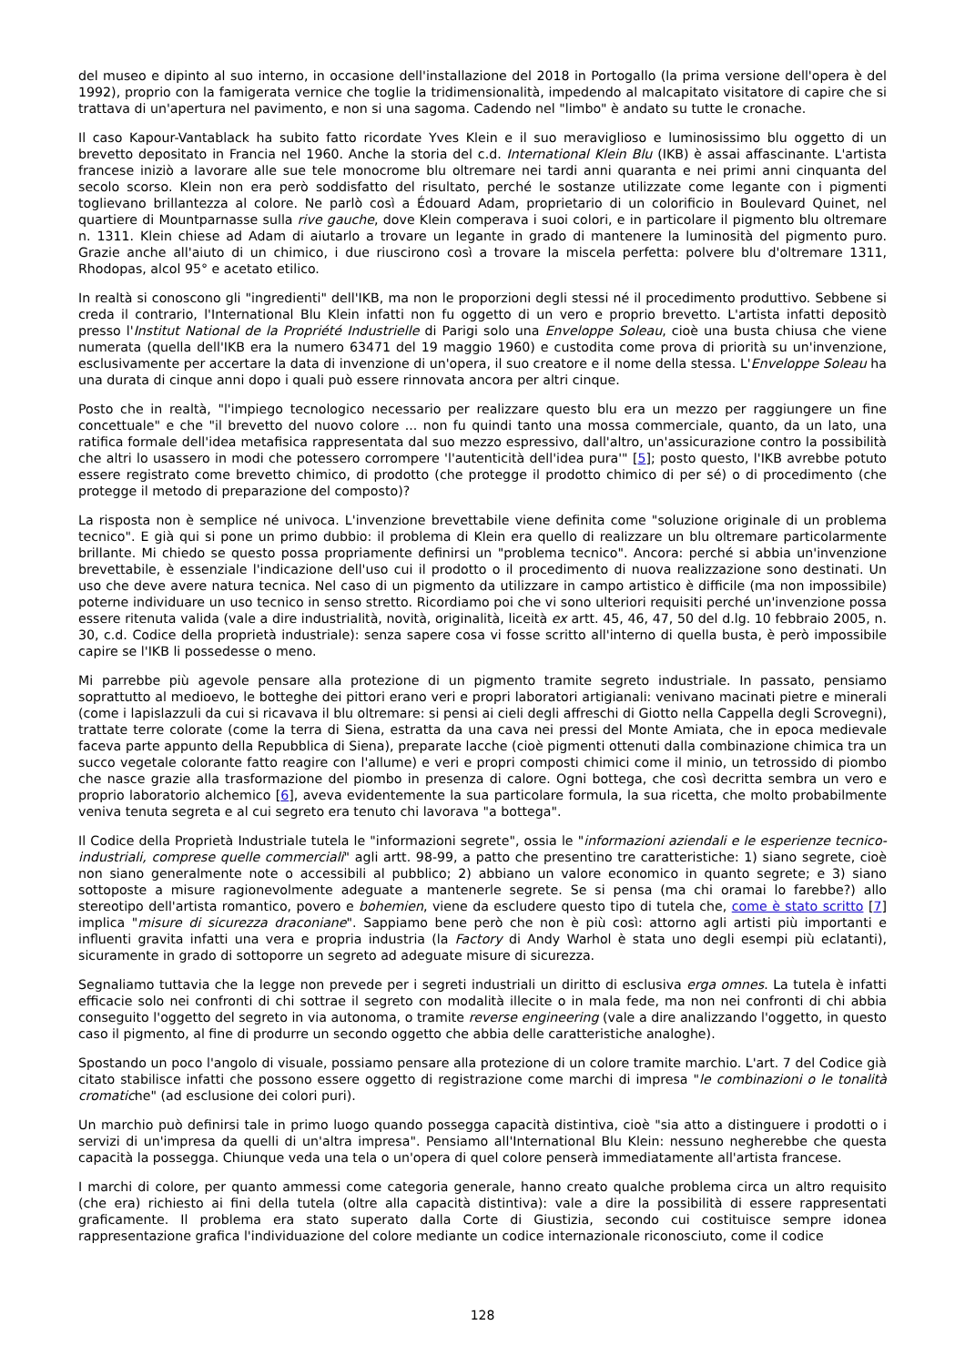del museo e dipinto al suo interno, in occasione dell'installazione del 2018 in Portogallo (la prima versione dell'opera è del 1992), proprio con la famigerata vernice che toglie la tridimensionalità, impedendo al malcapitato visitatore di capire che si trattava di un'apertura nel pavimento, e non si una sagoma. Cadendo nel "limbo" è andato su tutte le cronache.
Il caso Kapour-Vantablack ha subito fatto ricordate Yves Klein e il suo meraviglioso e luminosissimo blu oggetto di un brevetto depositato in Francia nel 1960. Anche la storia del c.d. International Klein Blu (IKB) è assai affascinante. L'artista francese iniziò a lavorare alle sue tele monocrome blu oltremare nei tardi anni quaranta e nei primi anni cinquanta del secolo scorso. Klein non era però soddisfatto del risultato, perché le sostanze utilizzate come legante con i pigmenti toglievano brillantezza al colore. Ne parlò così a Édouard Adam, proprietario di un colorificio in Boulevard Quinet, nel quartiere di Mountparnasse sulla rive gauche, dove Klein comperava i suoi colori, e in particolare il pigmento blu oltremare n. 1311. Klein chiese ad Adam di aiutarlo a trovare un legante in grado di mantenere la luminosità del pigmento puro. Grazie anche all'aiuto di un chimico, i due riuscirono così a trovare la miscela perfetta: polvere blu d'oltremare 1311, Rhodopas, alcol 95° e acetato etilico.
In realtà si conoscono gli "ingredienti" dell'IKB, ma non le proporzioni degli stessi né il procedimento produttivo. Sebbene si creda il contrario, l'International Blu Klein infatti non fu oggetto di un vero e proprio brevetto. L'artista infatti depositò presso l'Institut National de la Propriété Industrielle di Parigi solo una Enveloppe Soleau, cioè una busta chiusa che viene numerata (quella dell'IKB era la numero 63471 del 19 maggio 1960) e custodita come prova di priorità su un'invenzione, esclusivamente per accertare la data di invenzione di un'opera, il suo creatore e il nome della stessa. L'Enveloppe Soleau ha una durata di cinque anni dopo i quali può essere rinnovata ancora per altri cinque.
Posto che in realtà, "l'impiego tecnologico necessario per realizzare questo blu era un mezzo per raggiungere un fine concettuale" e che "il brevetto del nuovo colore ... non fu quindi tanto una mossa commerciale, quanto, da un lato, una ratifica formale dell'idea metafisica rappresentata dal suo mezzo espressivo, dall'altro, un'assicurazione contro la possibilità che altri lo usassero in modi che potessero corrompere 'l'autenticità dell'idea pura'" [5]; posto questo, l'IKB avrebbe potuto essere registrato come brevetto chimico, di prodotto (che protegge il prodotto chimico di per sé) o di procedimento (che protegge il metodo di preparazione del composto)?
La risposta non è semplice né univoca. L'invenzione brevettabile viene definita come "soluzione originale di un problema tecnico". E già qui si pone un primo dubbio: il problema di Klein era quello di realizzare un blu oltremare particolarmente brillante. Mi chiedo se questo possa propriamente definirsi un "problema tecnico". Ancora: perché si abbia un'invenzione brevettabile, è essenziale l'indicazione dell'uso cui il prodotto o il procedimento di nuova realizzazione sono destinati. Un uso che deve avere natura tecnica. Nel caso di un pigmento da utilizzare in campo artistico è difficile (ma non impossibile) poterne individuare un uso tecnico in senso stretto. Ricordiamo poi che vi sono ulteriori requisiti perché un'invenzione possa essere ritenuta valida (vale a dire industrialità, novità, originalità, liceità ex artt. 45, 46, 47, 50 del d.lg. 10 febbraio 2005, n. 30, c.d. Codice della proprietà industriale): senza sapere cosa vi fosse scritto all'interno di quella busta, è però impossibile capire se l'IKB li possedesse o meno.
Mi parrebbe più agevole pensare alla protezione di un pigmento tramite segreto industriale. In passato, pensiamo soprattutto al medioevo, le botteghe dei pittori erano veri e propri laboratori artigianali: venivano macinati pietre e minerali (come i lapislazzuli da cui si ricavava il blu oltremare: si pensi ai cieli degli affreschi di Giotto nella Cappella degli Scrovegni), trattate terre colorate (come la terra di Siena, estratta da una cava nei pressi del Monte Amiata, che in epoca medievale faceva parte appunto della Repubblica di Siena), preparate lacche (cioè pigmenti ottenuti dalla combinazione chimica tra un succo vegetale colorante fatto reagire con l'allume) e veri e propri composti chimici come il minio, un tetrossido di piombo che nasce grazie alla trasformazione del piombo in presenza di calore. Ogni bottega, che così decritta sembra un vero e proprio laboratorio alchemico [6], aveva evidentemente la sua particolare formula, la sua ricetta, che molto probabilmente veniva tenuta segreta e al cui segreto era tenuto chi lavorava "a bottega".
Il Codice della Proprietà Industriale tutela le "informazioni segrete", ossia le "informazioni aziendali e le esperienze tecnico-industriali, comprese quelle commerciali" agli artt. 98-99, a patto che presentino tre caratteristiche: 1) siano segrete, cioè non siano generalmente note o accessibili al pubblico; 2) abbiano un valore economico in quanto segrete; e 3) siano sottoposte a misure ragionevolmente adeguate a mantenerle segrete. Se si pensa (ma chi oramai lo farebbe?) allo stereotipo dell'artista romantico, povero e bohemien, viene da escludere questo tipo di tutela che, come è stato scritto [7] implica "misure di sicurezza draconiane". Sappiamo bene però che non è più così: attorno agli artisti più importanti e influenti gravita infatti una vera e propria industria (la Factory di Andy Warhol è stata uno degli esempi più eclatanti), sicuramente in grado di sottoporre un segreto ad adeguate misure di sicurezza.
Segnaliamo tuttavia che la legge non prevede per i segreti industriali un diritto di esclusiva erga omnes. La tutela è infatti efficacie solo nei confronti di chi sottrae il segreto con modalità illecite o in mala fede, ma non nei confronti di chi abbia conseguito l'oggetto del segreto in via autonoma, o tramite reverse engineering (vale a dire analizzando l'oggetto, in questo caso il pigmento, al fine di produrre un secondo oggetto che abbia delle caratteristiche analoghe).
Spostando un poco l'angolo di visuale, possiamo pensare alla protezione di un colore tramite marchio. L'art. 7 del Codice già citato stabilisce infatti che possono essere oggetto di registrazione come marchi di impresa "le combinazioni o le tonalità cromatiche" (ad esclusione dei colori puri).
Un marchio può definirsi tale in primo luogo quando possegga capacità distintiva, cioè "sia atto a distinguere i prodotti o i servizi di un'impresa da quelli di un'altra impresa". Pensiamo all'International Blu Klein: nessuno negherebbe che questa capacità la possegga. Chiunque veda una tela o un'opera di quel colore penserà immediatamente all'artista francese.
I marchi di colore, per quanto ammessi come categoria generale, hanno creato qualche problema circa un altro requisito (che era) richiesto ai fini della tutela (oltre alla capacità distintiva): vale a dire la possibilità di essere rappresentati graficamente. Il problema era stato superato dalla Corte di Giustizia, secondo cui costituisce sempre idonea rappresentazione grafica l'individuazione del colore mediante un codice internazionale riconosciuto, come il codice
128